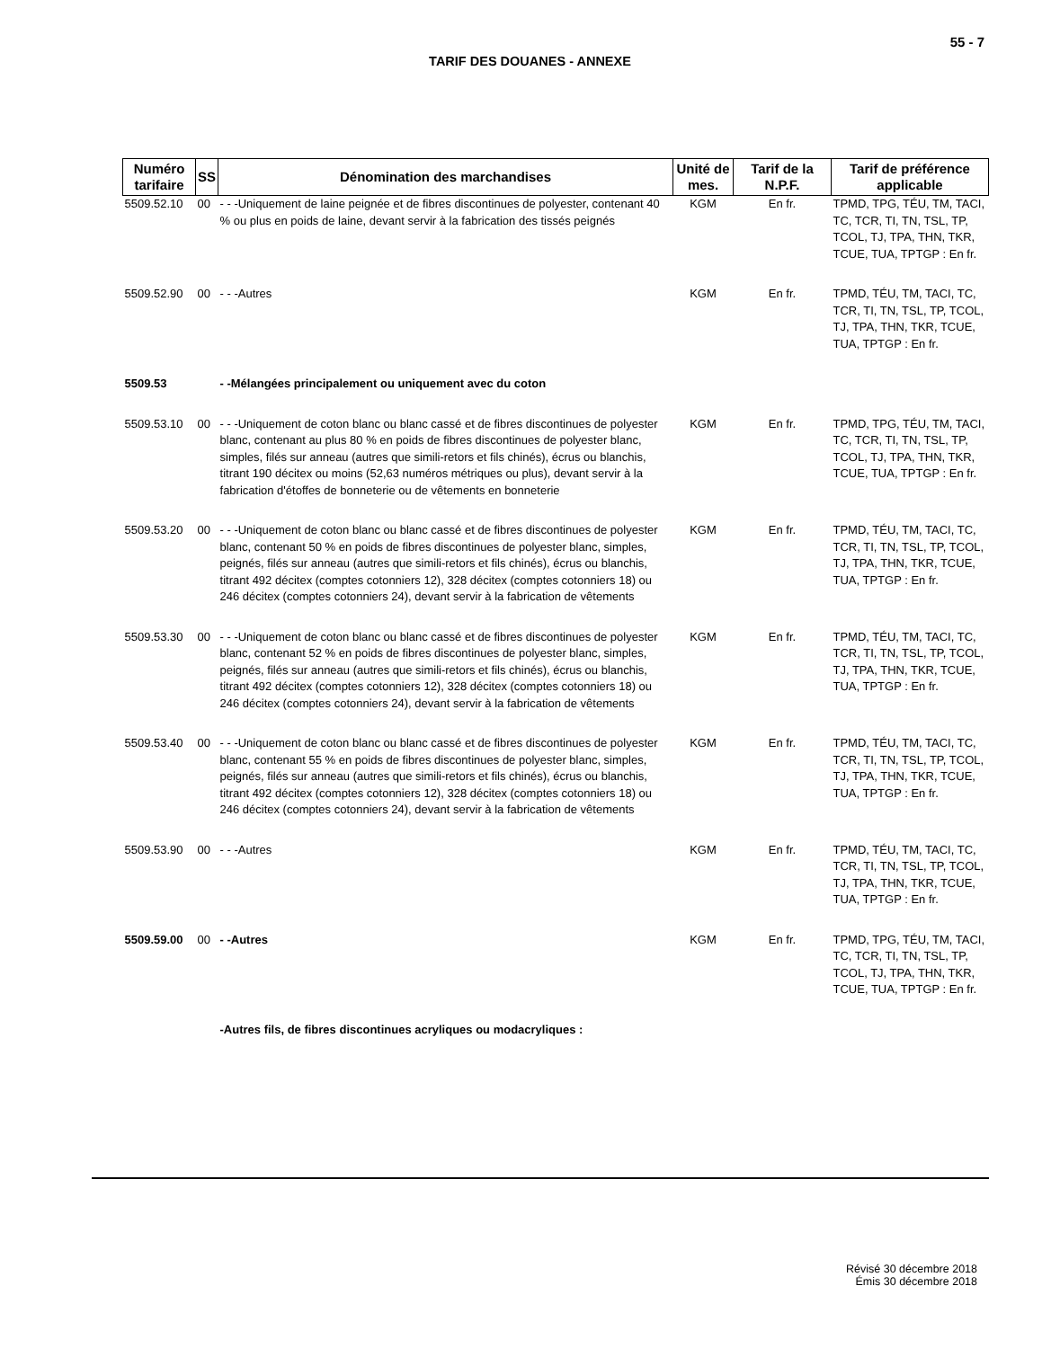55 - 7
TARIF DES DOUANES - ANNEXE
| Numéro tarifaire | SS | Dénomination des marchandises | Unité de mes. | Tarif de la N.P.F. | Tarif de préférence applicable |
| --- | --- | --- | --- | --- | --- |
| 5509.52.10 | 00 | - - -Uniquement de laine peignée et de fibres discontinues de polyester, contenant 40 % ou plus en poids de laine, devant servir à la fabrication des tissés peignés | KGM | En fr. | TPMD, TPG, TÉU, TM, TACI, TC, TCR, TI, TN, TSL, TP, TCOL, TJ, TPA, THN, TKR, TCUE, TUA, TPTGP : En fr. |
| 5509.52.90 | 00 | - - -Autres | KGM | En fr. | TPMD, TÉU, TM, TACI, TC, TCR, TI, TN, TSL, TP, TCOL, TJ, TPA, THN, TKR, TCUE, TUA, TPTGP : En fr. |
| 5509.53 | | - -Mélangées principalement ou uniquement avec du coton | | | |
| 5509.53.10 | 00 | - - -Uniquement de coton blanc ou blanc cassé et de fibres discontinues de polyester blanc, contenant au plus 80 % en poids de fibres discontinues de polyester blanc, simples, filés sur anneau (autres que simili-retors et fils chinés), écrus ou blanchis, titrant 190 décitex ou moins (52,63 numéros métriques ou plus), devant servir à la fabrication d'étoffes de bonneterie ou de vêtements en bonneterie | KGM | En fr. | TPMD, TPG, TÉU, TM, TACI, TC, TCR, TI, TN, TSL, TP, TCOL, TJ, TPA, THN, TKR, TCUE, TUA, TPTGP : En fr. |
| 5509.53.20 | 00 | - - -Uniquement de coton blanc ou blanc cassé et de fibres discontinues de polyester blanc, contenant 50 % en poids de fibres discontinues de polyester blanc, simples, peignés, filés sur anneau (autres que simili-retors et fils chinés), écrus ou blanchis, titrant 492 décitex (comptes cotonniers 12), 328 décitex (comptes cotonniers 18) ou 246 décitex (comptes cotonniers 24), devant servir à la fabrication de vêtements | KGM | En fr. | TPMD, TÉU, TM, TACI, TC, TCR, TI, TN, TSL, TP, TCOL, TJ, TPA, THN, TKR, TCUE, TUA, TPTGP : En fr. |
| 5509.53.30 | 00 | - - -Uniquement de coton blanc ou blanc cassé et de fibres discontinues de polyester blanc, contenant 52 % en poids de fibres discontinues de polyester blanc, simples, peignés, filés sur anneau (autres que simili-retors et fils chinés), écrus ou blanchis, titrant 492 décitex (comptes cotonniers 12), 328 décitex (comptes cotonniers 18) ou 246 décitex (comptes cotonniers 24), devant servir à la fabrication de vêtements | KGM | En fr. | TPMD, TÉU, TM, TACI, TC, TCR, TI, TN, TSL, TP, TCOL, TJ, TPA, THN, TKR, TCUE, TUA, TPTGP : En fr. |
| 5509.53.40 | 00 | - - -Uniquement de coton blanc ou blanc cassé et de fibres discontinues de polyester blanc, contenant 55 % en poids de fibres discontinues de polyester blanc, simples, peignés, filés sur anneau (autres que simili-retors et fils chinés), écrus ou blanchis, titrant 492 décitex (comptes cotonniers 12), 328 décitex (comptes cotonniers 18) ou 246 décitex (comptes cotonniers 24), devant servir à la fabrication de vêtements | KGM | En fr. | TPMD, TÉU, TM, TACI, TC, TCR, TI, TN, TSL, TP, TCOL, TJ, TPA, THN, TKR, TCUE, TUA, TPTGP : En fr. |
| 5509.53.90 | 00 | - - -Autres | KGM | En fr. | TPMD, TÉU, TM, TACI, TC, TCR, TI, TN, TSL, TP, TCOL, TJ, TPA, THN, TKR, TCUE, TUA, TPTGP : En fr. |
| 5509.59.00 | 00 | - -Autres | KGM | En fr. | TPMD, TPG, TÉU, TM, TACI, TC, TCR, TI, TN, TSL, TP, TCOL, TJ, TPA, THN, TKR, TCUE, TUA, TPTGP : En fr. |
| | | -Autres fils, de fibres discontinues acryliques ou modacryliques : | | | |
Révisé 30 décembre 2018
Émis 30 décembre 2018